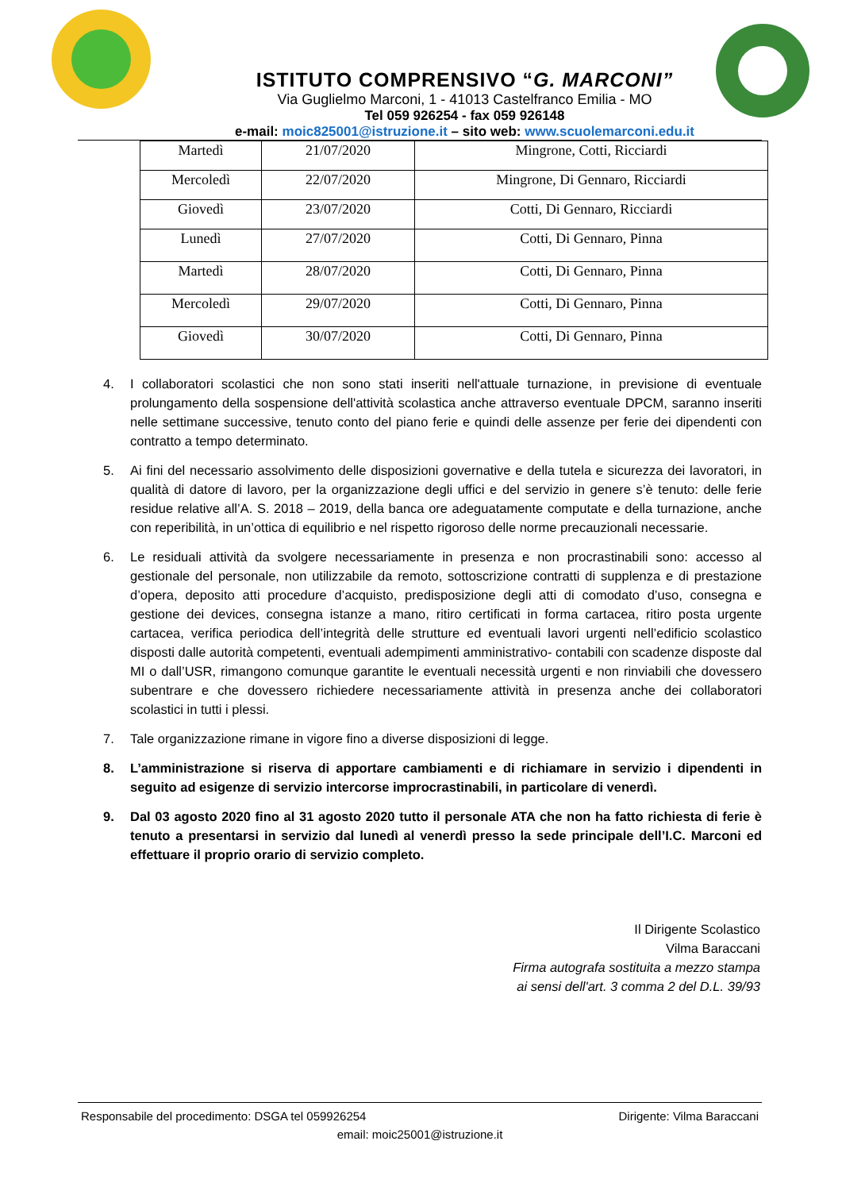ISTITUTO COMPRENSIVO “G. MARCONI”
Via Guglielmo Marconi, 1 - 41013 Castelfranco Emilia - MO
Tel 059 926254 - fax 059 926148
e-mail: moic825001@istruzione.it – sito web: www.scuolemarconi.edu.it
| Martedì | 21/07/2020 | Mingrone, Cotti, Ricciardi |
| Mercoledì | 22/07/2020 | Mingrone, Di Gennaro, Ricciardi |
| Giovedì | 23/07/2020 | Cotti, Di Gennaro, Ricciardi |
| Lunedì | 27/07/2020 | Cotti, Di Gennaro, Pinna |
| Martedì | 28/07/2020 | Cotti, Di Gennaro, Pinna |
| Mercoledì | 29/07/2020 | Cotti, Di Gennaro, Pinna |
| Giovedì | 30/07/2020 | Cotti, Di Gennaro, Pinna |
4. I collaboratori scolastici che non sono stati inseriti nell'attuale turnazione, in previsione di eventuale prolungamento della sospensione dell'attività scolastica anche attraverso eventuale DPCM, saranno inseriti nelle settimane successive, tenuto conto del piano ferie e quindi delle assenze per ferie dei dipendenti con contratto a tempo determinato.
5. Ai fini del necessario assolvimento delle disposizioni governative e della tutela e sicurezza dei lavoratori, in qualità di datore di lavoro, per la organizzazione degli uffici e del servizio in genere s’è tenuto: delle ferie residue relative all’A. S. 2018 – 2019, della banca ore adeguatamente computate e della turnazione, anche con reperibilità, in un’ottica di equilibrio e nel rispetto rigoroso delle norme precauzionali necessarie.
6. Le residuali attività da svolgere necessariamente in presenza e non procrastinabili sono: accesso al gestionale del personale, non utilizzabile da remoto, sottoscrizione contratti di supplenza e di prestazione d’opera, deposito atti procedure d’acquisto, predisposizione degli atti di comodato d’uso, consegna e gestione dei devices, consegna istanze a mano, ritiro certificati in forma cartacea, ritiro posta urgente cartacea, verifica periodica dell’integrità delle strutture ed eventuali lavori urgenti nell’edificio scolastico disposti dalle autorità competenti, eventuali adempimenti amministrativo- contabili con scadenze disposte dal MI o dall’USR, rimangono comunque garantite le eventuali necessità urgenti e non rinviabili che dovessero subentrare e che dovessero richiedere necessariamente attività in presenza anche dei collaboratori scolastici in tutti i plessi.
7. Tale organizzazione rimane in vigore fino a diverse disposizioni di legge.
8. L’amministrazione si riserva di apportare cambiamenti e di richiamare in servizio i dipendenti in seguito ad esigenze di servizio intercorse improcrastinabili, in particolare di venerdì.
9. Dal 03 agosto 2020 fino al 31 agosto 2020 tutto il personale ATA che non ha fatto richiesta di ferie è tenuto a presentarsi in servizio dal lunedì al venerdì presso la sede principale dell’I.C. Marconi ed effettuare il proprio orario di servizio completo.
Il Dirigente Scolastico
Vilma Baraccani
Firma autografa sostituita a mezzo stampa
ai sensi dell'art. 3 comma 2 del D.L. 39/93
Responsabile del procedimento: DSGA tel 059926254 Dirigente: Vilma Baraccani
email: moic25001@istruzione.it